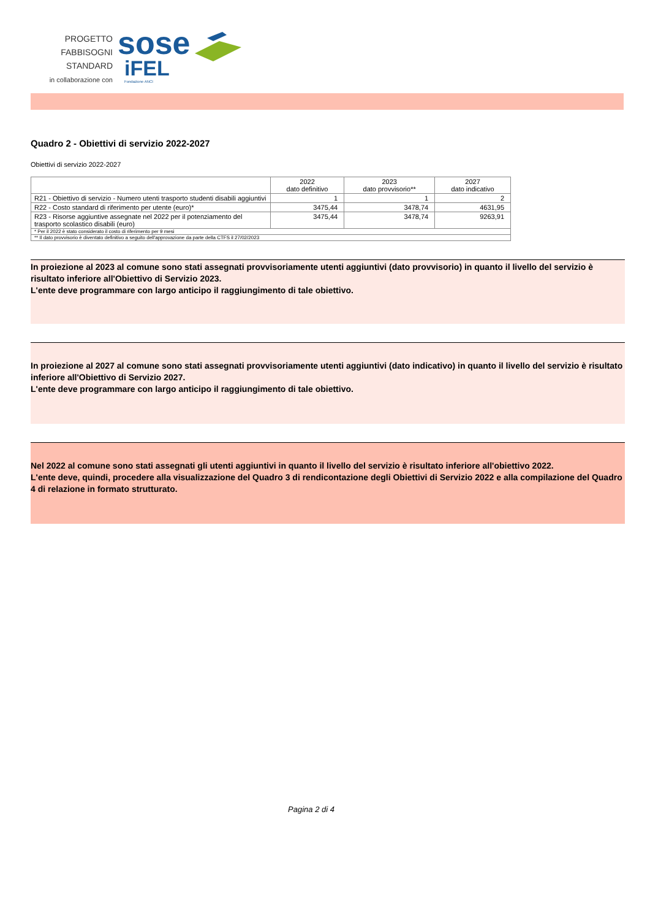PROGETTO
FABBISOGNI STANDARD
in collaborazione con
sose
iFEL
Fondazione ANCI
Quadro 2 - Obiettivi di servizio 2022-2027
Obiettivi di servizio 2022-2027
| | 2022 dato definitivo | 2023 dato provvisorio** | 2027 dato indicativo |
| --- | --- | --- | --- |
| R21 - Obiettivo di servizio - Numero utenti trasporto studenti disabili aggiuntivi | 1 | 1 | 2 |
| R22 - Costo standard di riferimento per utente (euro)* | 3475,44 | 3478,74 | 4631,95 |
| R23 - Risorse aggiuntive assegnate nel 2022 per il potenziamento del trasporto scolastico disabili (euro) | 3475,44 | 3478,74 | 9263,91 |
| * Per il 2022 è stato considerato il costo di riferimento per 9 mesi | | | |
| ** Il dato provvisorio è diventato definitivo a seguito dell'approvazione da parte della CTFS il 27/02/2023 | | | |
In proiezione al 2023 al comune sono stati assegnati provvisoriamente utenti aggiuntivi (dato provvisorio) in quanto il livello del servizio è risultato inferiore all'Obiettivo di Servizio 2023.
L'ente deve programmare con largo anticipo il raggiungimento di tale obiettivo.
In proiezione al 2027 al comune sono stati assegnati provvisoriamente utenti aggiuntivi (dato indicativo) in quanto il livello del servizio è risultato inferiore all'Obiettivo di Servizio 2027.
L'ente deve programmare con largo anticipo il raggiungimento di tale obiettivo.
Nel 2022 al comune sono stati assegnati gli utenti aggiuntivi in quanto il livello del servizio è risultato inferiore all'obiettivo 2022.
L'ente deve, quindi, procedere alla visualizzazione del Quadro 3 di rendicontazione degli Obiettivi di Servizio 2022 e alla compilazione del Quadro 4 di relazione in formato strutturato.
Pagina 2 di 4